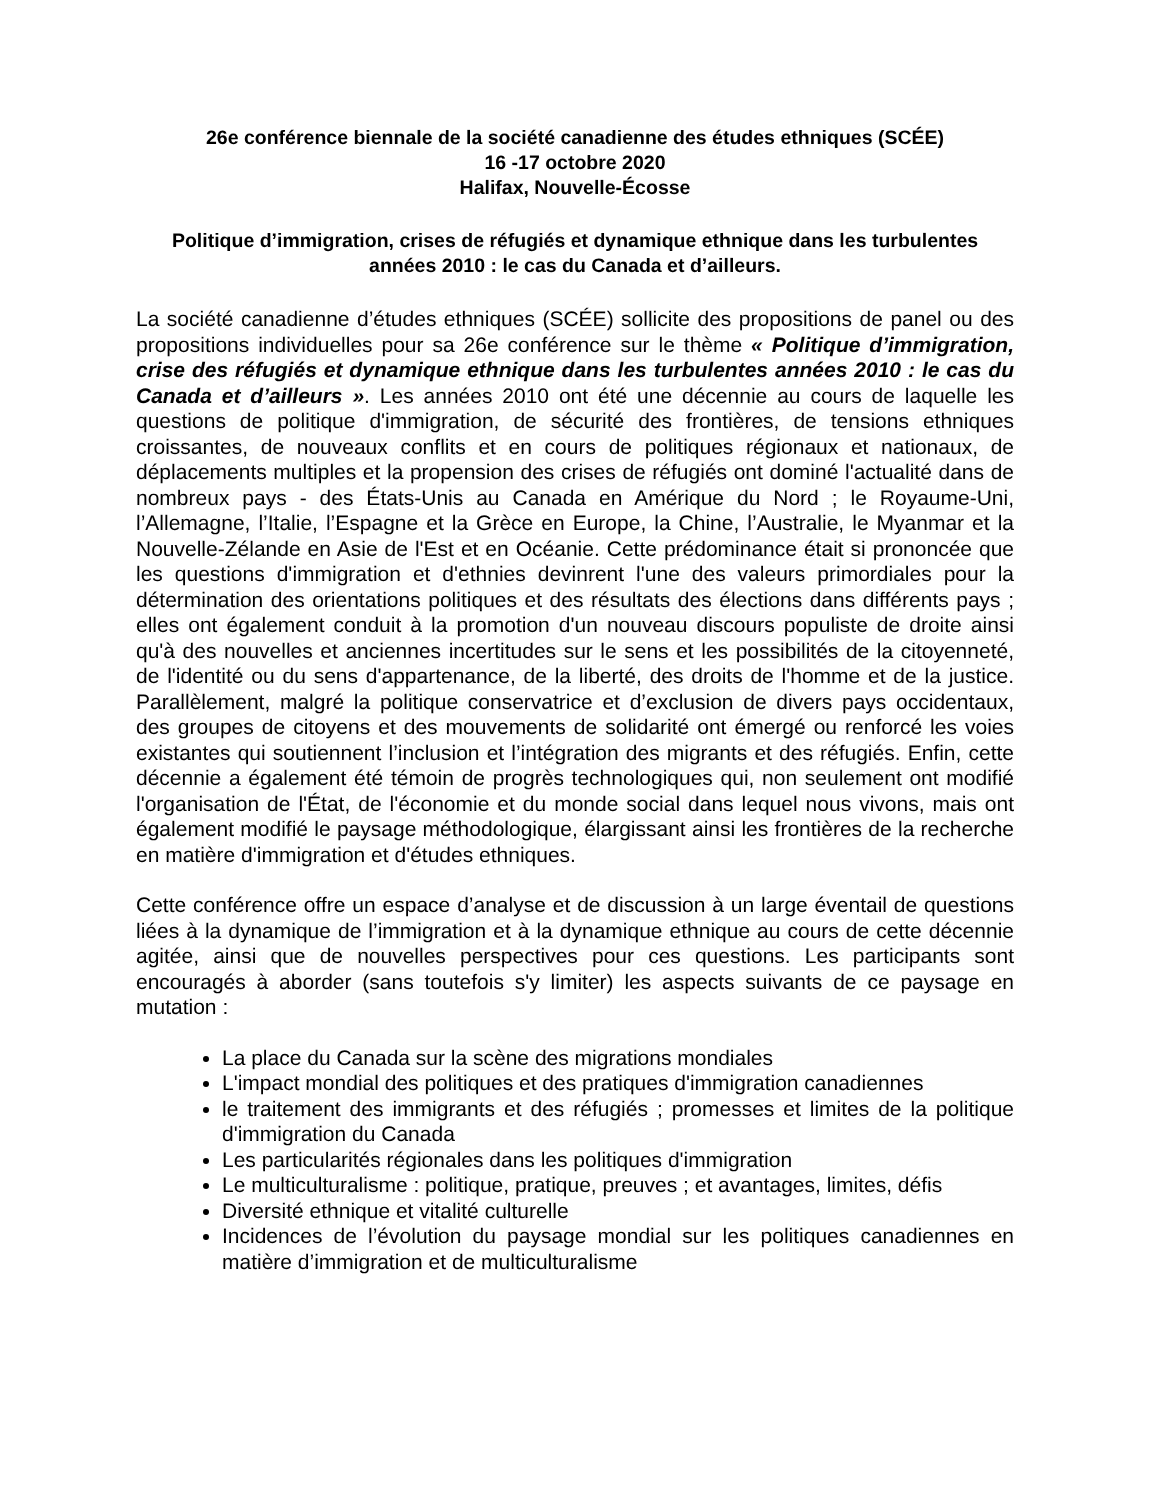26e conférence biennale de la société canadienne des études ethniques (SCÉE)
16 -17 octobre 2020
Halifax, Nouvelle-Écosse
Politique d’immigration, crises de réfugiés et dynamique ethnique dans les turbulentes années 2010 : le cas du Canada et d’ailleurs.
La société canadienne d’études ethniques (SCÉE) sollicite des propositions de panel ou des propositions individuelles pour sa 26e conférence sur le thème « Politique d’immigration, crise des réfugiés et dynamique ethnique dans les turbulentes années 2010 : le cas du Canada et d’ailleurs ». Les années 2010 ont été une décennie au cours de laquelle les questions de politique d'immigration, de sécurité des frontières, de tensions ethniques croissantes, de nouveaux conflits et en cours de politiques régionaux et nationaux, de déplacements multiples et la propension des crises de réfugiés ont dominé l'actualité dans de nombreux pays - des États-Unis au Canada en Amérique du Nord ; le Royaume-Uni, l’Allemagne, l’Italie, l’Espagne et la Grèce en Europe, la Chine, l’Australie, le Myanmar et la Nouvelle-Zélande en Asie de l'Est et en Océanie. Cette prédominance était si prononcée que les questions d'immigration et d'ethnies devinrent l'une des valeurs primordiales pour la détermination des orientations politiques et des résultats des élections dans différents pays ; elles ont également conduit à la promotion d'un nouveau discours populiste de droite ainsi qu'à des nouvelles et anciennes incertitudes sur le sens et les possibilités de la citoyenneté, de l'identité ou du sens d'appartenance, de la liberté, des droits de l'homme et de la justice. Parallèlement, malgré la politique conservatrice et d’exclusion de divers pays occidentaux, des groupes de citoyens et des mouvements de solidarité ont émergé ou renforcé les voies existantes qui soutiennent l’inclusion et l’intégration des migrants et des réfugiés. Enfin, cette décennie a également été témoin de progrès technologiques qui, non seulement ont modifié l'organisation de l'État, de l'économie et du monde social dans lequel nous vivons, mais ont également modifié le paysage méthodologique, élargissant ainsi les frontières de la recherche en matière d'immigration et d'études ethniques.
Cette conférence offre un espace d’analyse et de discussion à un large éventail de questions liées à la dynamique de l’immigration et à la dynamique ethnique au cours de cette décennie agitée, ainsi que de nouvelles perspectives pour ces questions. Les participants sont encouragés à aborder (sans toutefois s'y limiter) les aspects suivants de ce paysage en mutation :
La place du Canada sur la scène des migrations mondiales
L'impact mondial des politiques et des pratiques d'immigration canadiennes
le traitement des immigrants et des réfugiés ; promesses et limites de la politique d'immigration du Canada
Les particularités régionales dans les politiques d'immigration
Le multiculturalisme : politique, pratique, preuves ; et avantages, limites, défis
Diversité ethnique et vitalité culturelle
Incidences de l’évolution du paysage mondial sur les politiques canadiennes en matière d’immigration et de multiculturalisme